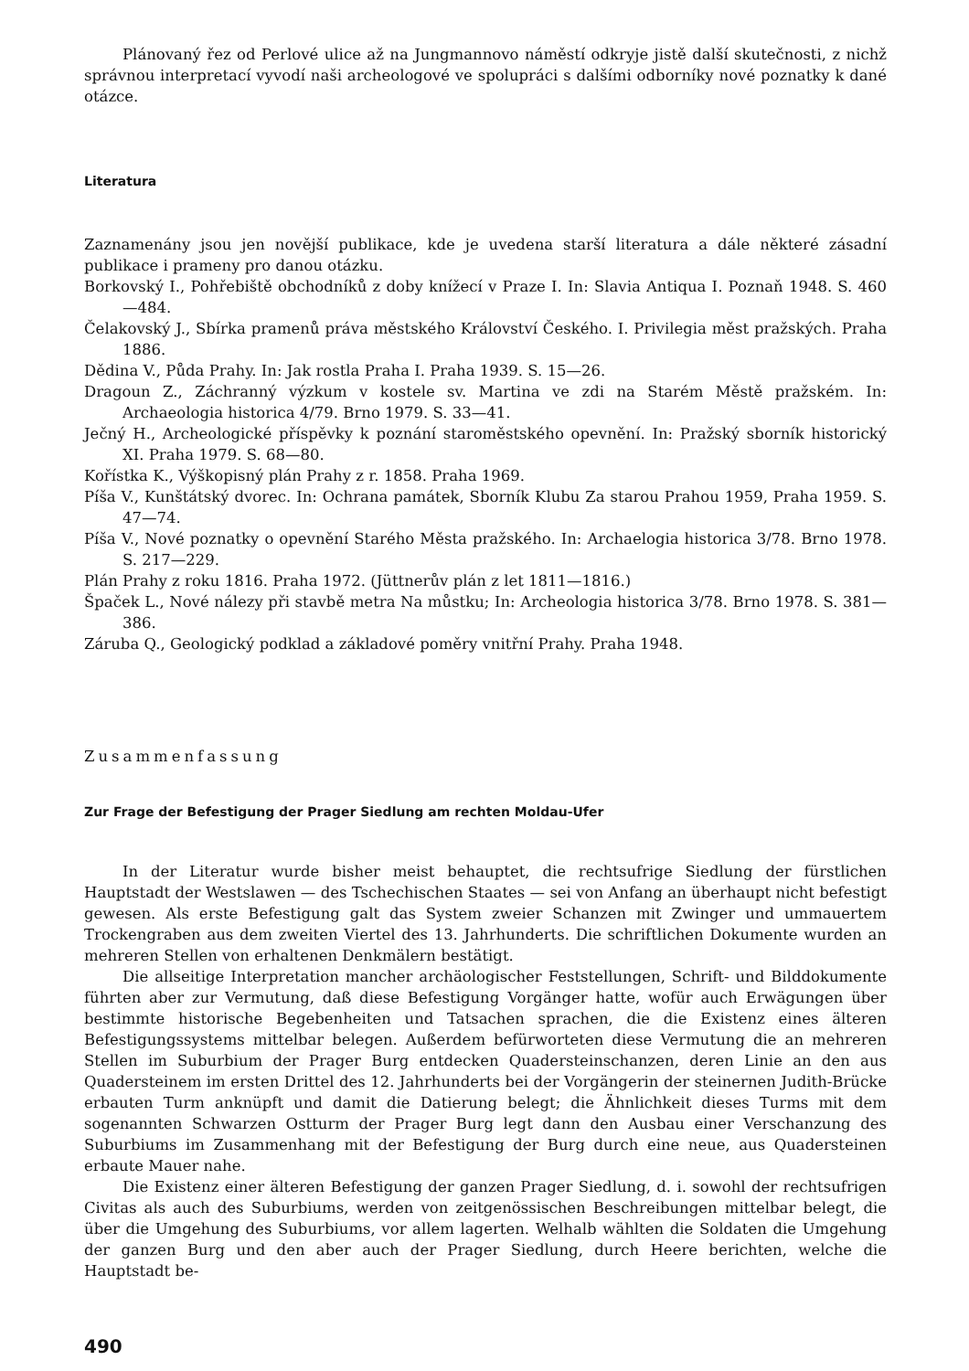Plánovaný řez od Perlové ulice až na Jungmannovo náměstí odkryje jistě další skutečnosti, z nichž správnou interpretací vyvodí naši archeologové ve spolupráci s dalšími odborníky nové poznatky k dané otázce.
Literatura
Zaznamenány jsou jen novější publikace, kde je uvedena starší literatura a dále některé zásadní publikace i prameny pro danou otázku.
Borkovský I., Pohřebiště obchodníků z doby knížecí v Praze I. In: Slavia Antiqua I. Poznaň 1948. S. 460—484.
Čelakovský J., Sbírka pramenů práva městského Království Českého. I. Privilegia měst pražských. Praha 1886.
Dědina V., Půda Prahy. In: Jak rostla Praha I. Praha 1939. S. 15—26.
Dragoun Z., Záchranný výzkum v kostele sv. Martina ve zdi na Starém Městě pražském. In: Archaeologia historica 4/79. Brno 1979. S. 33—41.
Ječný H., Archeologické příspěvky k poznání staroměstského opevnění. In: Pražský sborník historický XI. Praha 1979. S. 68—80.
Kořístka K., Výškopisný plán Prahy z r. 1858. Praha 1969.
Píša V., Kunštátský dvorec. In: Ochrana památek, Sborník Klubu Za starou Prahou 1959, Praha 1959. S. 47—74.
Píša V., Nové poznatky o opevnění Starého Města pražského. In: Archaelogia historica 3/78. Brno 1978. S. 217—229.
Plán Prahy z roku 1816. Praha 1972. (Jüttnerův plán z let 1811—1816.)
Špaček L., Nové nálezy při stavbě metra Na můstku; In: Archeologia historica 3/78. Brno 1978. S. 381—386.
Záruba Q., Geologický podklad a základové poměry vnitřní Prahy. Praha 1948.
Zusammenfassung
Zur Frage der Befestigung der Prager Siedlung am rechten Moldau-Ufer
In der Literatur wurde bisher meist behauptet, die rechtsufrige Siedlung der fürstlichen Hauptstadt der Westslawen — des Tschechischen Staates — sei von Anfang an überhaupt nicht befestigt gewesen. Als erste Befestigung galt das System zweier Schanzen mit Zwinger und ummauertem Trockengraben aus dem zweiten Viertel des 13. Jahrhunderts. Die schriftlichen Dokumente wurden an mehreren Stellen von erhaltenen Denkmälern bestätigt.
Die allseitige Interpretation mancher archäologischer Feststellungen, Schrift- und Bilddokumente führten aber zur Vermutung, daß diese Befestigung Vorgänger hatte, wofür auch Erwägungen über bestimmte historische Begebenheiten und Tatsachen sprachen, die die Existenz eines älteren Befestigungssystems mittelbar belegen. Außerdem befürworteten diese Vermutung die an mehreren Stellen im Suburbium der Prager Burg entdecken Quadersteinschanzen, deren Linie an den aus Quadersteinem im ersten Drittel des 12. Jahrhunderts bei der Vorgängerin der steinernen Judith-Brücke erbauten Turm anknüpft und damit die Datierung belegt; die Ähnlichkeit dieses Turms mit dem sogenannten Schwarzen Ostturm der Prager Burg legt dann den Ausbau einer Verschanzung des Suburbiums im Zusammenhang mit der Befestigung der Burg durch eine neue, aus Quadersteinen erbaute Mauer nahe.
Die Existenz einer älteren Befestigung der ganzen Prager Siedlung, d. i. sowohl der rechtsufrigen Civitas als auch des Suburbiums, werden von zeitgenössischen Beschreibungen mittelbar belegt, die über die Umgehung des Suburbiums, vor allem lagerten. Welhalb wählten die Soldaten die Umgehung der ganzen Burg und den aber auch der Prager Siedlung, durch Heere berichten, welche die Hauptstadt be-
490